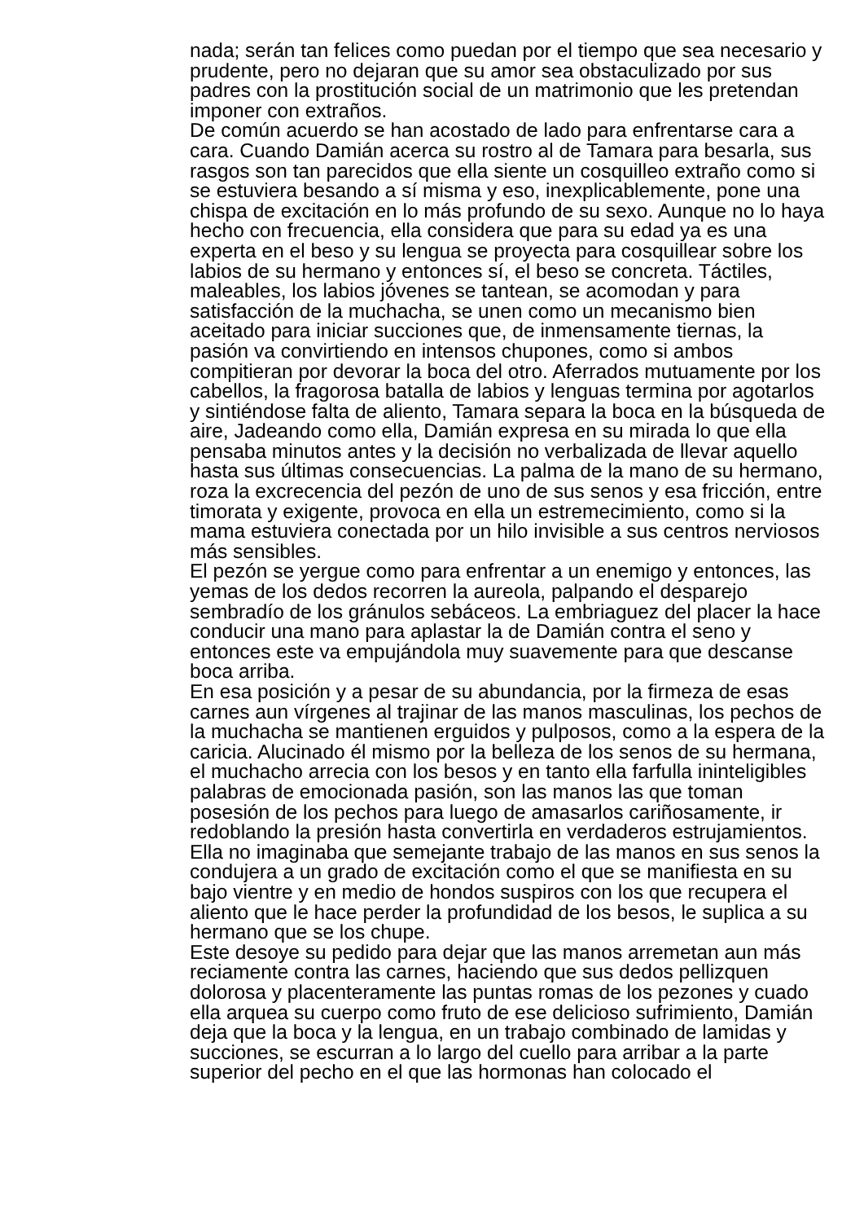nada; serán tan felices como puedan por el tiempo que sea necesario y prudente, pero no dejaran que su amor sea obstaculizado por sus padres con la prostitución social de un matrimonio que les pretendan imponer con extraños.
De común acuerdo se han acostado de lado para enfrentarse cara a cara. Cuando Damián acerca su rostro al de Tamara para besarla, sus rasgos son tan parecidos que ella siente un cosquilleo extraño como si se estuviera besando a sí misma y eso, inexplicablemente, pone una chispa de excitación en lo más profundo de su sexo. Aunque no lo haya hecho con frecuencia, ella considera que para su edad ya es una experta en el beso y su lengua se proyecta para cosquillear sobre los labios de su hermano y entonces sí, el beso se concreta. Táctiles, maleables, los labios jóvenes se tantean, se acomodan y para satisfacción de la muchacha, se unen como un mecanismo bien aceitado para iniciar succiones que, de inmensamente tiernas, la pasión va convirtiendo en intensos chupones, como si ambos compitieran por devorar la boca del otro. Aferrados mutuamente por los cabellos, la fragorosa batalla de labios y lenguas termina por agotarlos y sintiéndose falta de aliento, Tamara separa la boca en la búsqueda de aire, Jadeando como ella, Damián expresa en su mirada lo que ella pensaba minutos antes y la decisión no verbalizada de llevar aquello hasta sus últimas consecuencias. La palma de la mano de su hermano, roza la excrecencia del pezón de uno de sus senos y esa fricción, entre timorata y exigente, provoca en ella un estremecimiento, como si la mama estuviera conectada por un hilo invisible a sus centros nerviosos más sensibles.
El pezón se yergue como para enfrentar a un enemigo y entonces, las yemas de los dedos recorren la aureola, palpando el desparejo sembradío de los gránulos sebáceos. La embriaguez del placer la hace conducir una mano para aplastar la de Damián contra el seno y entonces este va empujándola muy suavemente para que descanse boca arriba.
En esa posición y a pesar de su abundancia, por la firmeza de esas carnes aun vírgenes al trajinar de las manos masculinas, los pechos de la muchacha se mantienen erguidos y pulposos, como a la espera de la caricia. Alucinado él mismo por la belleza de los senos de su hermana, el muchacho arrecia con los besos y en tanto ella farfulla ininteligibles palabras de emocionada pasión, son las manos las que toman posesión de los pechos para luego de amasarlos cariñosamente, ir redoblando la presión hasta convertirla en verdaderos estrujamientos.
Ella no imaginaba que semejante trabajo de las manos en sus senos la condujera a un grado de excitación como el que se manifiesta en su bajo vientre y en medio de hondos suspiros con los que recupera el aliento que le hace perder la profundidad de los besos, le suplica a su hermano que se los chupe.
Este desoye su pedido para dejar que las manos arremetan aun más reciamente contra las carnes, haciendo que sus dedos pellizquen dolorosa y placenteramente las puntas romas de los pezones y cuado ella arquea su cuerpo como fruto de ese delicioso sufrimiento, Damián deja que la boca y la lengua, en un trabajo combinado de lamidas y succiones, se escurran a lo largo del cuello para arribar a la parte superior del pecho en el que las hormonas han colocado el